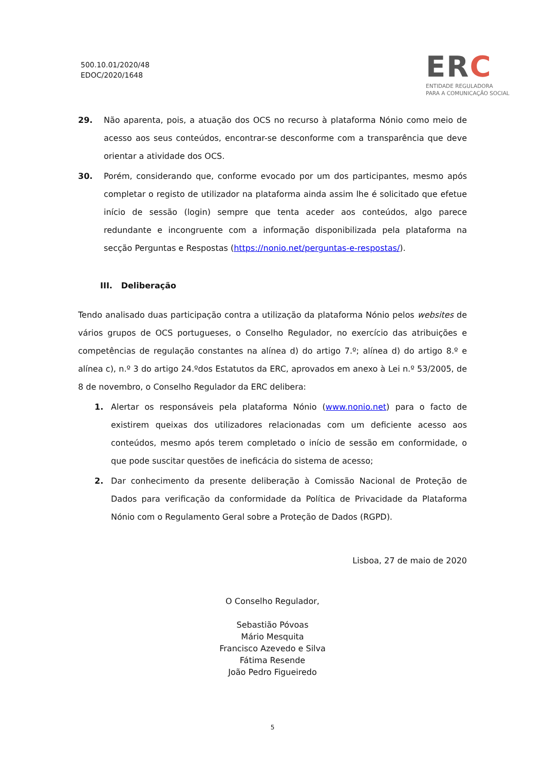500.10.01/2020/48
EDOC/2020/1648
ERC
ENTIDADE REGULADORA
PARA A COMUNICAÇÃO SOCIAL
29. Não aparenta, pois, a atuação dos OCS no recurso à plataforma Nónio como meio de acesso aos seus conteúdos, encontrar-se desconforme com a transparência que deve orientar a atividade dos OCS.
30. Porém, considerando que, conforme evocado por um dos participantes, mesmo após completar o registo de utilizador na plataforma ainda assim lhe é solicitado que efetue início de sessão (login) sempre que tenta aceder aos conteúdos, algo parece redundante e incongruente com a informação disponibilizada pela plataforma na secção Perguntas e Respostas (https://nonio.net/perguntas-e-respostas/).
III. Deliberação
Tendo analisado duas participação contra a utilização da plataforma Nónio pelos websites de vários grupos de OCS portugueses, o Conselho Regulador, no exercício das atribuições e competências de regulação constantes na alínea d) do artigo 7.º; alínea d) do artigo 8.º e alínea c), n.º 3 do artigo 24.ºdos Estatutos da ERC, aprovados em anexo à Lei n.º 53/2005, de 8 de novembro, o Conselho Regulador da ERC delibera:
1. Alertar os responsáveis pela plataforma Nónio (www.nonio.net) para o facto de existirem queixas dos utilizadores relacionadas com um deficiente acesso aos conteúdos, mesmo após terem completado o início de sessão em conformidade, o que pode suscitar questões de ineficácia do sistema de acesso;
2. Dar conhecimento da presente deliberação à Comissão Nacional de Proteção de Dados para verificação da conformidade da Política de Privacidade da Plataforma Nónio com o Regulamento Geral sobre a Proteção de Dados (RGPD).
Lisboa, 27 de maio de 2020
O Conselho Regulador,
Sebastião Póvoas
Mário Mesquita
Francisco Azevedo e Silva
Fátima Resende
João Pedro Figueiredo
5